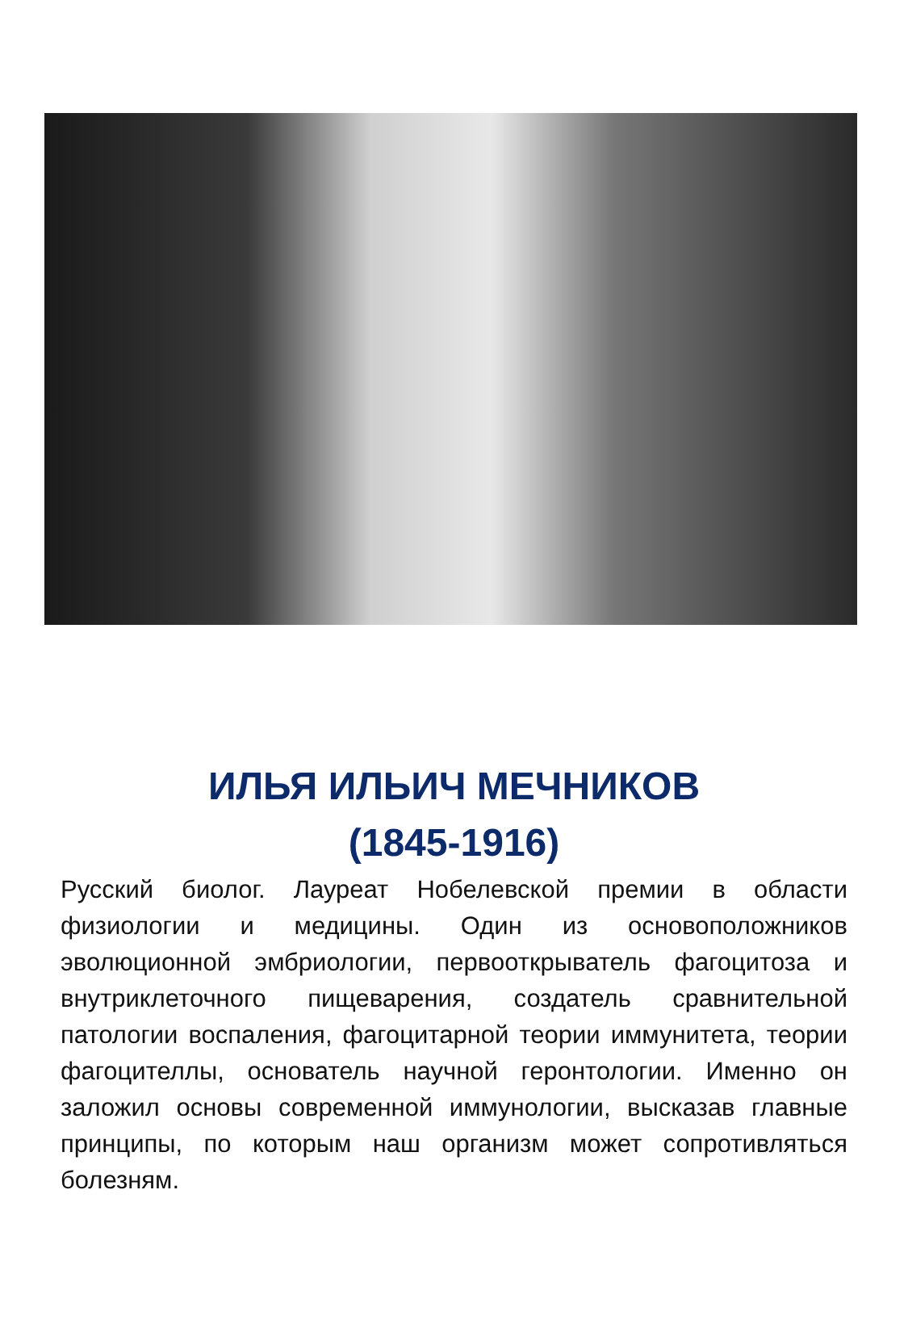ИЛЬЯ ИЛЬИЧ МЕЧНИКОВ
(1845-1916)
Русский биолог. Лауреат Нобелевской премии в области физиологии и медицины. Один из основоположников эволюционной эмбриологии, первооткрыватель фагоцитоза и внутриклеточного пищеварения, создатель сравнительной патологии воспаления, фагоцитарной теории иммунитета, теории фагоцителлы, основатель научной геронтологии. Именно он заложил основы современной иммунологии, высказав главные принципы, по которым наш организм может сопротивляться болезням.